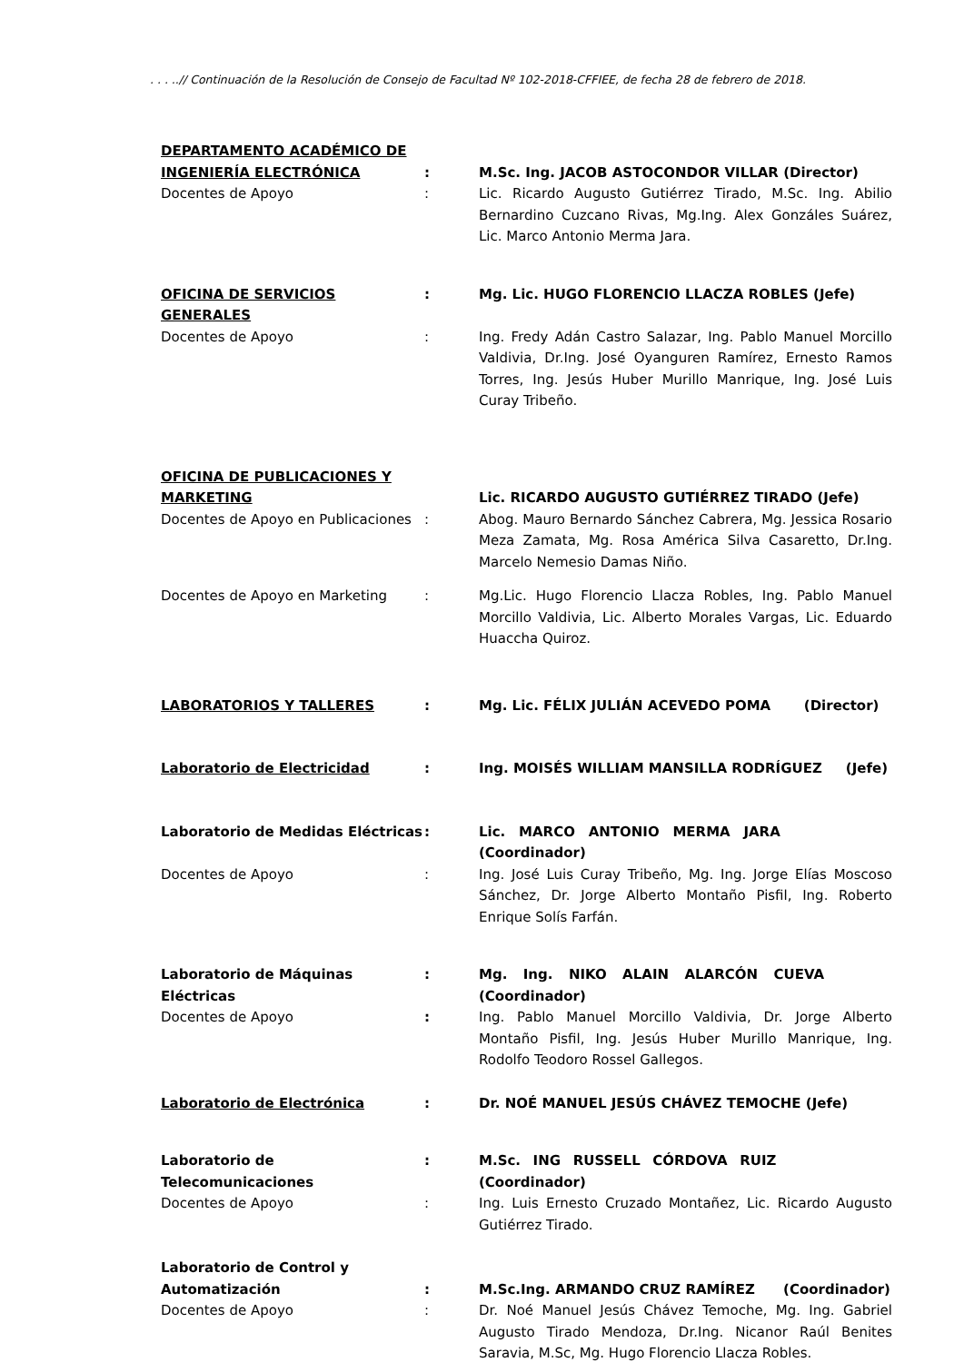. . . ..// Continuación de la Resolución de Consejo de Facultad Nº 102-2018-CFFIEE, de fecha 28 de febrero de 2018.
| DEPARTAMENTO ACADÉMICO DE INGENIERÍA ELECTRÓNICA | : | M.Sc. Ing. JACOB ASTOCONDOR VILLAR (Director) |
| Docentes de Apoyo | : | Lic. Ricardo Augusto Gutiérrez Tirado, M.Sc. Ing. Abilio Bernardino Cuzcano Rivas, Mg.Ing. Alex Gonzáles Suárez, Lic. Marco Antonio Merma Jara. |
| OFICINA DE SERVICIOS GENERALES | : | Mg. Lic. HUGO FLORENCIO LLACZA ROBLES (Jefe) |
| Docentes de Apoyo | : | Ing. Fredy Adán Castro Salazar, Ing. Pablo Manuel Morcillo Valdivia, Dr.Ing. José Oyanguren Ramírez, Ernesto Ramos Torres, Ing. Jesús Huber Murillo Manrique, Ing. José Luis Curay Tribeño. |
| OFICINA DE PUBLICACIONES Y MARKETING | | Lic. RICARDO AUGUSTO GUTIÉRREZ TIRADO (Jefe) |
| Docentes de Apoyo en Publicaciones | : | Abog. Mauro Bernardo Sánchez Cabrera, Mg. Jessica Rosario Meza Zamata, Mg. Rosa América Silva Casaretto, Dr.Ing. Marcelo Nemesio Damas Niño. |
| Docentes de Apoyo en Marketing | : | Mg.Lic. Hugo Florencio Llacza Robles, Ing. Pablo Manuel Morcillo Valdivia, Lic. Alberto Morales Vargas, Lic. Eduardo Huaccha Quiroz. |
| LABORATORIOS Y TALLERES | : | Mg. Lic. FÉLIX JULIÁN ACEVEDO POMA (Director) |
| Laboratorio de Electricidad | : | Ing. MOISÉS WILLIAM MANSILLA RODRÍGUEZ (Jefe) |
| Laboratorio de Medidas Eléctricas | : | Lic. MARCO ANTONIO MERMA JARA (Coordinador) |
| Docentes de Apoyo | : | Ing. José Luis Curay Tribeño, Mg. Ing. Jorge Elías Moscoso Sánchez, Dr. Jorge Alberto Montaño Pisfil, Ing. Roberto Enrique Solís Farfán. |
| Laboratorio de Máquinas Eléctricas | : | Mg. Ing. NIKO ALAIN ALARCÓN CUEVA (Coordinador) |
| Docentes de Apoyo | : | Ing. Pablo Manuel Morcillo Valdivia, Dr. Jorge Alberto Montaño Pisfil, Ing. Jesús Huber Murillo Manrique, Ing. Rodolfo Teodoro Rossel Gallegos. |
| Laboratorio de Electrónica | : | Dr. NOÉ MANUEL JESÚS CHÁVEZ TEMOCHE (Jefe) |
| Laboratorio de Telecomunicaciones | : | M.Sc. ING RUSSELL CÓRDOVA RUIZ (Coordinador) |
| Docentes de Apoyo | : | Ing. Luis Ernesto Cruzado Montañez, Lic. Ricardo Augusto Gutiérrez Tirado. |
| Laboratorio de Control y Automatización | : | M.Sc.Ing. ARMANDO CRUZ RAMÍREZ (Coordinador) |
| Docentes de Apoyo | : | Dr. Noé Manuel Jesús Chávez Temoche, Mg. Ing. Gabriel Augusto Tirado Mendoza, Dr.Ing. Nicanor Raúl Benites Saravia, M.Sc, Mg. Hugo Florencio Llacza Robles. |